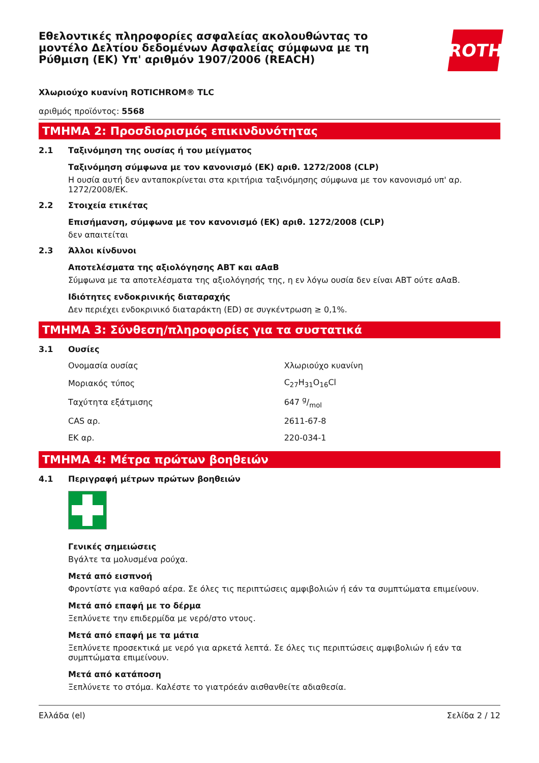Εθελοντικές πληροφορίες ασφαλείας ακολουθώντας το μοντέλο Δελτίου δεδομένων Ασφαλείας σύμφωνα με τη Ρύθμιση (ΕΚ) Υπ' αριθμόν 1907/2006 (REACH)
ROTH
Χλωριούχο κυανίνη ROTICHROM® TLC
αριθμός προϊόντος: 5568
ΤΜΗΜΑ 2: Προσδιορισμός επικινδυνότητας
2.1 Ταξινόμηση της ουσίας ή του μείγματος
Ταξινόμηση σύμφωνα με τον κανονισμό (ΕΚ) αριθ. 1272/2008 (CLP)
Η ουσία αυτή δεν ανταποκρίνεται στα κριτήρια ταξινόμησης σύμφωνα με τον κανονισμό υπ' αρ. 1272/2008/ΕΚ.
2.2 Στοιχεία ετικέτας
Επισήμανση, σύμφωνα με τον κανονισμό (ΕΚ) αριθ. 1272/2008 (CLP)
δεν απαιτείται
2.3 Άλλοι κίνδυνοι
Αποτελέσματα της αξιολόγησης ΑΒΤ και αΑαΒ
Σύμφωνα με τα αποτελέσματα της αξιολόγησής της, η εν λόγω ουσία δεν είναι ΑΒΤ ούτε αΑαΒ.
Ιδιότητες ενδοκρινικής διαταραχής
Δεν περιέχει ενδοκρινικό διαταράκτη (ED) σε συγκέντρωση ≥ 0,1%.
ΤΜΗΜΑ 3: Σύνθεση/πληροφορίες για τα συστατικά
3.1 Ουσίες
| Ονομασία ουσίας | Χλωριούχο κυανίνη |
| Μοριακός τύπος | C<sub>27</sub>H<sub>31</sub>O<sub>16</sub>Cl |
| Ταχύτητα εξάτμισης | 647 g/mol |
| CAS αρ. | 2611-67-8 |
| ΕΚ αρ. | 220-034-1 |
ΤΜΗΜΑ 4: Μέτρα πρώτων βοηθειών
4.1 Περιγραφή μέτρων πρώτων βοηθειών
Γενικές σημειώσεις
Βγάλτε τα μολυσμένα ρούχα.
Μετά από εισπνοή
Φροντίστε για καθαρό αέρα. Σε όλες τις περιπτώσεις αμφιβολιών ή εάν τα συμπτώματα επιμείνουν.
Μετά από επαφή με το δέρμα
Ξεπλύνετε την επιδερμίδα με νερό/στο ντους.
Μετά από επαφή με τα μάτια
Ξεπλύνετε προσεκτικά με νερό για αρκετά λεπτά. Σε όλες τις περιπτώσεις αμφιβολιών ή εάν τα συμπτώματα επιμείνουν.
Μετά από κατάποση
Ξεπλύνετε το στόμα. Καλέστε το γιατρόεάν αισθανθείτε αδιαθεσία.
Ελλάδα (el) Σελίδα 2 / 12